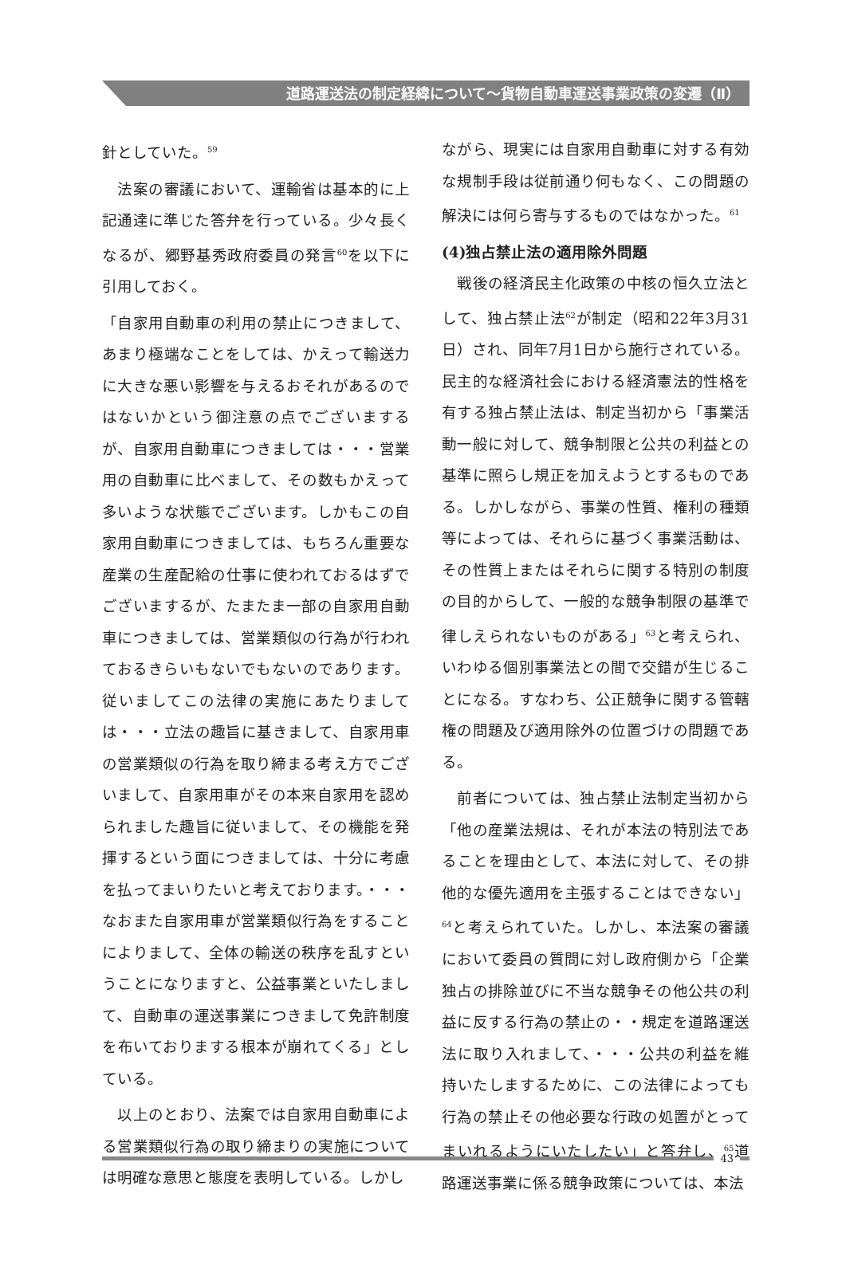道路運送法の制定経緯について～貨物自動車運送事業政策の変遷（Ⅱ）
針としていた。<sup>59</sup>
　法案の審議において、運輸省は基本的に上記通達に準じた答弁を行っている。少々長くなるが、郷野基秀政府委員の発言<sup>60</sup>を以下に引用しておく。
「自家用自動車の利用の禁止につきまして、あまり極端なことをしては、かえって輸送力に大きな悪い影響を与えるおそれがあるのではないかという御注意の点でございまするが、自家用自動車につきましては・・・営業用の自動車に比べまして、その数もかえって多いような状態でございます。しかもこの自家用自動車につきましては、もちろん重要な産業の生産配給の仕事に使われておるはずでございまするが、たまたま一部の自家用自動車につきましては、営業類似の行為が行われておるきらいもないでもないのであります。従いましてこの法律の実施にあたりましては・・・立法の趣旨に基きまして、自家用車の営業類似の行為を取り締まる考え方でございまして、自家用車がその本来自家用を認められました趣旨に従いまして、その機能を発揮するという面につきましては、十分に考慮を払ってまいりたいと考えております。・・・なおまた自家用車が営業類似行為をすることによりまして、全体の輸送の秩序を乱すということになりますと、公益事業といたしまして、自動車の運送事業につきまして免許制度を布いておりまする根本が崩れてくる」としている。
　以上のとおり、法案では自家用自動車による営業類似行為の取り締まりの実施については明確な意思と態度を表明している。しかし
ながら、現実には自家用自動車に対する有効な規制手段は従前通り何もなく、この問題の解決には何ら寄与するものではなかった。<sup>61</sup>
(4)独占禁止法の適用除外問題
　戦後の経済民主化政策の中核の恒久立法として、独占禁止法<sup>62</sup>が制定（昭和22年3月31日）され、同年7月1日から施行されている。民主的な経済社会における経済憲法的性格を有する独占禁止法は、制定当初から「事業活動一般に対して、競争制限と公共の利益との基準に照らし規正を加えようとするものである。しかしながら、事業の性質、権利の種類等によっては、それらに基づく事業活動は、その性質上またはそれらに関する特別の制度の目的からして、一般的な競争制限の基準で律しえられないものがある」<sup>63</sup>と考えられ、いわゆる個別事業法との間で交錯が生じることになる。すなわち、公正競争に関する管轄権の問題及び適用除外の位置づけの問題である。
　前者については、独占禁止法制定当初から「他の産業法規は、それが本法の特別法であることを理由として、本法に対して、その排他的な優先適用を主張することはできない」<sup>64</sup>と考えられていた。しかし、本法案の審議において委員の質問に対し政府側から「企業独占の排除並びに不当な競争その他公共の利益に反する行為の禁止の・・規定を道路運送法に取り入れまして、・・・公共の利益を維持いたしまするために、この法律によっても行為の禁止その他必要な行政の処置がとってまいれるようにいたしたい」と答弁し、<sup>65</sup>道路運送事業に係る競争政策については、本法
43